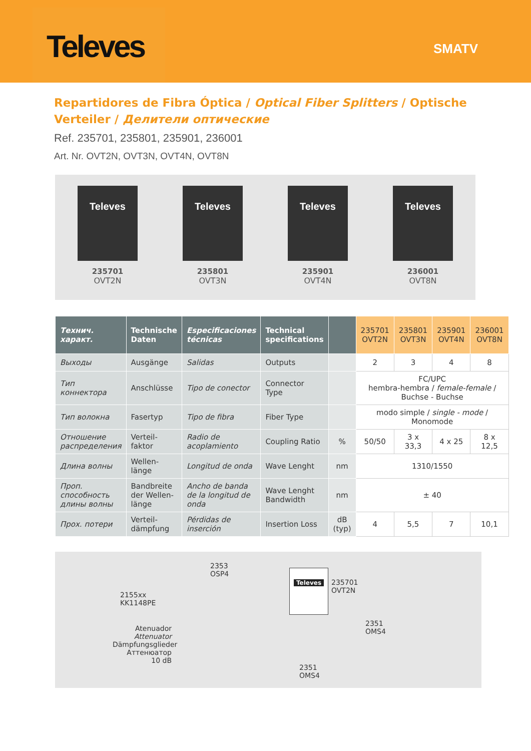Televes
SMATV
Repartidores de Fibra Óptica / Optical Fiber Splitters / Optische Verteiler / Делители оптические
Ref. 235701, 235801, 235901, 236001
Art. Nr. OVT2N, OVT3N, OVT4N, OVT8N
Televes
235701
OVT2N
Televes
235801
OVT3N
Televes
235901
OVT4N
Televes
236001
OVT8N
| Технич. характ. | Technische Daten | Especificaciones técnicas | Technical specifications | | 235701 OVT2N | 235801 OVT3N | 235901 OVT4N | 236001 OVT8N |
| --- | --- | --- | --- | --- | --- | --- | --- | --- |
| Выходы | Ausgänge | Salidas | Outputs | | 2 | 3 | 4 | 8 |
| Тип коннектора | Anschlüsse | Tipo de conector | Connector Type | | FC/UPC hembra-hembra / female-female / Buchse - Buchse | | | |
| Тип волокна | Fasertyp | Tipo de fibra | Fiber Type | | modo simple / single - mode / Monomode | | | |
| Отношение распределения | Verteil-faktor | Radio de acoplamiento | Coupling Ratio | % | 50/50 | 3 x 33,3 | 4 x 25 | 8 x 12,5 |
| Длина волны | Wellen-länge | Longitud de onda | Wave Lenght | nm | 1310/1550 | | | |
| Проп. способность длины волны | Bandbreite der Wellen-länge | Ancho de banda de la longitud de onda | Wave Lenght Bandwidth | nm | ± 40 | | | |
| Прох. потери | Verteil-dämpfung | Pérdidas de inserción | Insertion Loss | dB (typ) | 4 | 5,5 | 7 | 10,1 |
2155xx
KK1148PE
2353
OSP4
Atenuador
Attenuator
Dämpfungsglieder
Аттенюатор
10 dB
Televes
235701
OVT2N
2351
OMS4
2351
OMS4